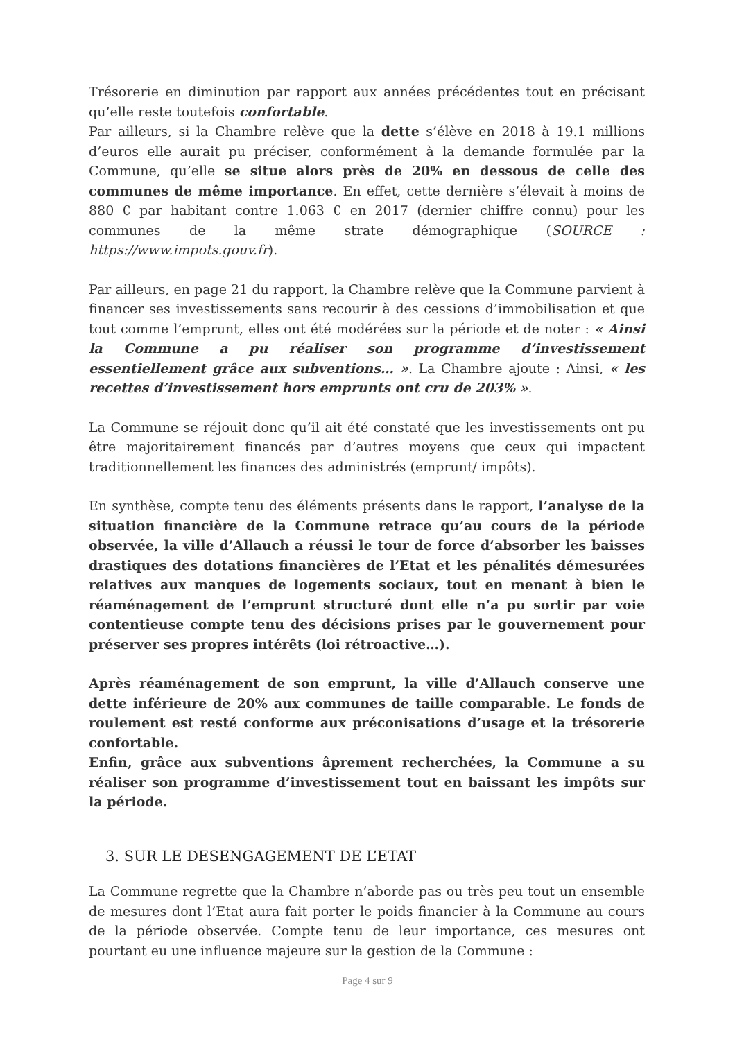Trésorerie en diminution par rapport aux années précédentes tout en précisant qu’elle reste toutefois confortable.
Par ailleurs, si la Chambre relève que la dette s’élève en 2018 à 19.1 millions d’euros elle aurait pu préciser, conformément à la demande formulée par la Commune, qu’elle se situe alors près de 20% en dessous de celle des communes de même importance. En effet, cette dernière s’élevait à moins de 880 € par habitant contre 1.063 € en 2017 (dernier chiffre connu) pour les communes de la même strate démographique (SOURCE : https://www.impots.gouv.fr).
Par ailleurs, en page 21 du rapport, la Chambre relève que la Commune parvient à financer ses investissements sans recourir à des cessions d’immobilisation et que tout comme l’emprunt, elles ont été modérées sur la période et de noter : « Ainsi la Commune a pu réaliser son programme d’investissement essentiellement grâce aux subventions… ». La Chambre ajoute : Ainsi, « les recettes d’investissement hors emprunts ont cru de 203% ».
La Commune se réjouit donc qu’il ait été constaté que les investissements ont pu être majoritairement financés par d’autres moyens que ceux qui impactent traditionnellement les finances des administrés (emprunt/ impôts).
En synthèse, compte tenu des éléments présents dans le rapport, l’analyse de la situation financière de la Commune retrace qu’au cours de la période observée, la ville d’Allauch a réussi le tour de force d’absorber les baisses drastiques des dotations financières de l’Etat et les pénalités démesurées relatives aux manques de logements sociaux, tout en menant à bien le réaménagement de l’emprunt structuré dont elle n’a pu sortir par voie contentieuse compte tenu des décisions prises par le gouvernement pour préserver ses propres intérêts (loi rétroactive…).
Après réaménagement de son emprunt, la ville d’Allauch conserve une dette inférieure de 20% aux communes de taille comparable. Le fonds de roulement est resté conforme aux préconisations d’usage et la trésorerie confortable.
Enfin, grâce aux subventions âprement recherchées, la Commune a su réaliser son programme d’investissement tout en baissant les impôts sur la période.
3. SUR LE DESENGAGEMENT DE L’ETAT
La Commune regrette que la Chambre n’aborde pas ou très peu tout un ensemble de mesures dont l’Etat aura fait porter le poids financier à la Commune au cours de la période observée. Compte tenu de leur importance, ces mesures ont pourtant eu une influence majeure sur la gestion de la Commune :
Page 4 sur 9